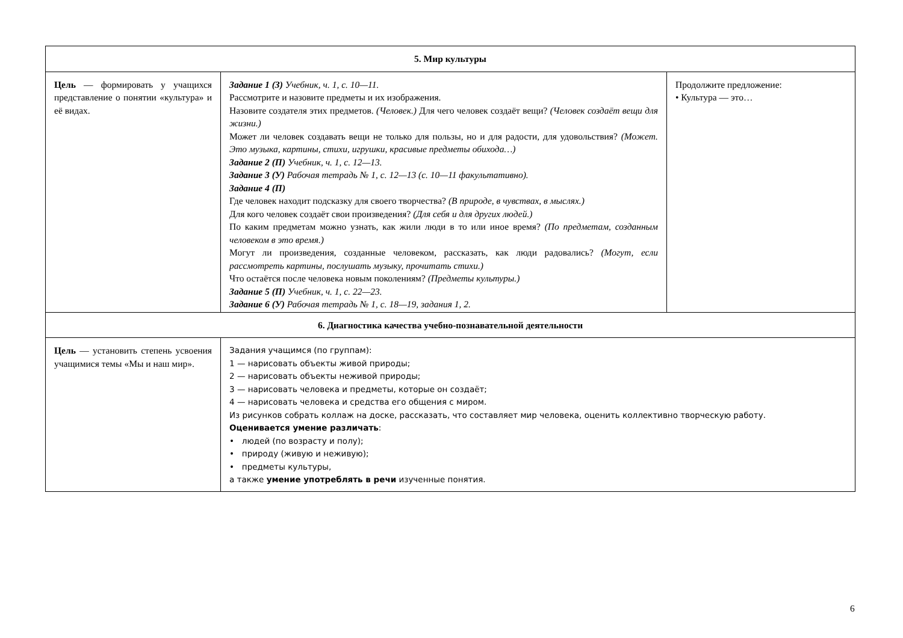| 5. Мир культуры | | |
| --- | --- | --- |
| Цель — формировать у учащихся представление о понятии «культура» и её видах. | Задание 1 (З) Учебник, ч. 1, с. 10—11. Рассмотрите и назовите предметы и их изображения. Назовите создателя этих предметов. (Человек.) Для чего человек создаёт вещи? (Человек создаёт вещи для жизни.) Может ли человек создавать вещи не только для пользы, но и для радости, для удовольствия? (Может. Это музыка, картины, стихи, игрушки, красивые предметы обихода…) Задание 2 (П) Учебник, ч. 1, с. 12—13. Задание 3 (У) Рабочая тетрадь № 1, с. 12—13 (с. 10—11 факультативно). Задание 4 (П) Где человек находит подсказку для своего творчества? (В природе, в чувствах, в мыслях.) Для кого человек создаёт свои произведения? (Для себя и для других людей.) По каким предметам можно узнать, как жили люди в то или иное время? (По предметам, созданным человеком в это время.) Могут ли произведения, созданные человеком, рассказать, как люди радовались? (Могут, если рассмотреть картины, послушать музыку, прочитать стихи.) Что остаётся после человека новым поколениям? (Предметы культуры.) Задание 5 (П) Учебник, ч. 1, с. 22—23. Задание 6 (У) Рабочая тетрадь № 1, с. 18—19, задания 1, 2. | Продолжите предложение: • Культура — это… |
| 6. Диагностика качества учебно-познавательной деятельности | | |
| Цель — установить степень усвоения учащимися темы «Мы и наш мир». | Задания учащимся (по группам): 1 — нарисовать объекты живой природы; 2 — нарисовать объекты неживой природы; 3 — нарисовать человека и предметы, которые он создаёт; 4 — нарисовать человека и средства его общения с миром. Из рисунков собрать коллаж на доске, рассказать, что составляет мир человека, оценить коллективно творческую работу. Оценивается умение различать : • людей (по возрасту и полу); • природу (живую и неживую); • предметы культуры, а также умение употреблять в речи изученные понятия. | |
6